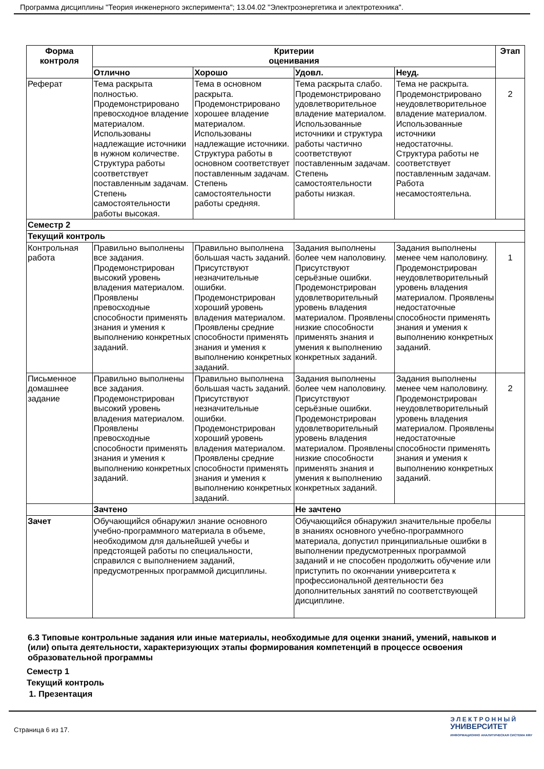Программа дисциплины "Теория инженерного эксперимента"; 13.04.02 "Электроэнергетика и электротехника".
| Форма контроля | Критерии оценивания | | | | Этап |
| --- | --- | --- | --- | --- | --- |
| | Отлично | Хорошо | Удовл. | Неуд. | |
| Реферат | Тема раскрыта полностью. Продемонстрировано превосходное владение материалом. Использованы надлежащие источники в нужном количестве. Структура работы соответствует поставленным задачам. Степень самостоятельности работы высокая. | Тема в основном раскрыта. Продемонстрировано хорошее владение материалом. Использованы надлежащие источники. Структура работы в основном соответствует поставленным задачам. Степень самостоятельности работы средняя. | Тема раскрыта слабо. Продемонстрировано удовлетворительное владение материалом. Использованные источники и структура работы частично соответствуют поставленным задачам. Степень самостоятельности работы низкая. | Тема не раскрыта. Продемонстрировано неудовлетворительное владение материалом. Использованные источники недостаточны. Структура работы не соответствует поставленным задачам. Работа несамостоятельна. | 2 |
| Семестр 2 | | | | | |
| Текущий контроль | | | | | |
| Контрольная работа | Правильно выполнены все задания. Продемонстрирован высокий уровень владения материалом. Проявлены превосходные способности применять знания и умения к выполнению конкретных заданий. | Правильно выполнена большая часть заданий. Присутствуют незначительные ошибки. Продемонстрирован хороший уровень владения материалом. Проявлены средние способности применять знания и умения к выполнению конкретных заданий. | Задания выполнены более чем наполовину. Присутствуют серьёзные ошибки. Продемонстрирован удовлетворительный уровень владения материалом. Проявлены низкие способности применять знания и умения к выполнению конкретных заданий. | Задания выполнены менее чем наполовину. Продемонстрирован неудовлетворительный уровень владения материалом. Проявлены недостаточные способности применять знания и умения к выполнению конкретных заданий. | 1 |
| Письменное домашнее задание | Правильно выполнены все задания. Продемонстрирован высокий уровень владения материалом. Проявлены превосходные способности применять знания и умения к выполнению конкретных заданий. | Правильно выполнена большая часть заданий. Присутствуют незначительные ошибки. Продемонстрирован хороший уровень владения материалом. Проявлены средние способности применять знания и умения к выполнению конкретных заданий. | Задания выполнены более чем наполовину. Присутствуют серьёзные ошибки. Продемонстрирован удовлетворительный уровень владения материалом. Проявлены низкие способности применять знания и умения к выполнению конкретных заданий. | Задания выполнены менее чем наполовину. Продемонстрирован неудовлетворительный уровень владения материалом. Проявлены недостаточные способности применять знания и умения к выполнению конкретных заданий. | 2 |
| | Зачтено | | Не зачтено | | |
| Зачет | Обучающийся обнаружил знание основного учебно-программного материала в объеме, необходимом для дальнейшей учебы и предстоящей работы по специальности, справился с выполнением заданий, предусмотренных программой дисциплины. | | Обучающийся обнаружил значительные пробелы в знаниях основного учебно-программного материала, допустил принципиальные ошибки в выполнении предусмотренных программой заданий и не способен продолжить обучение или приступить по окончании университета к профессиональной деятельности без дополнительных занятий по соответствующей дисциплине. | | |
6.3 Типовые контрольные задания или иные материалы, необходимые для оценки знаний, умений, навыков и (или) опыта деятельности, характеризующих этапы формирования компетенций в процессе освоения образовательной программы
Семестр 1
Текущий контроль
1. Презентация
Страница 6 из 17.
Э Л Е К Т Р О Н Н Ы Й
УНИВЕРСИТЕТ
ИНФОРМАЦИОННО АНАЛИТИЧЕСКАЯ СИСТЕМА КФУ